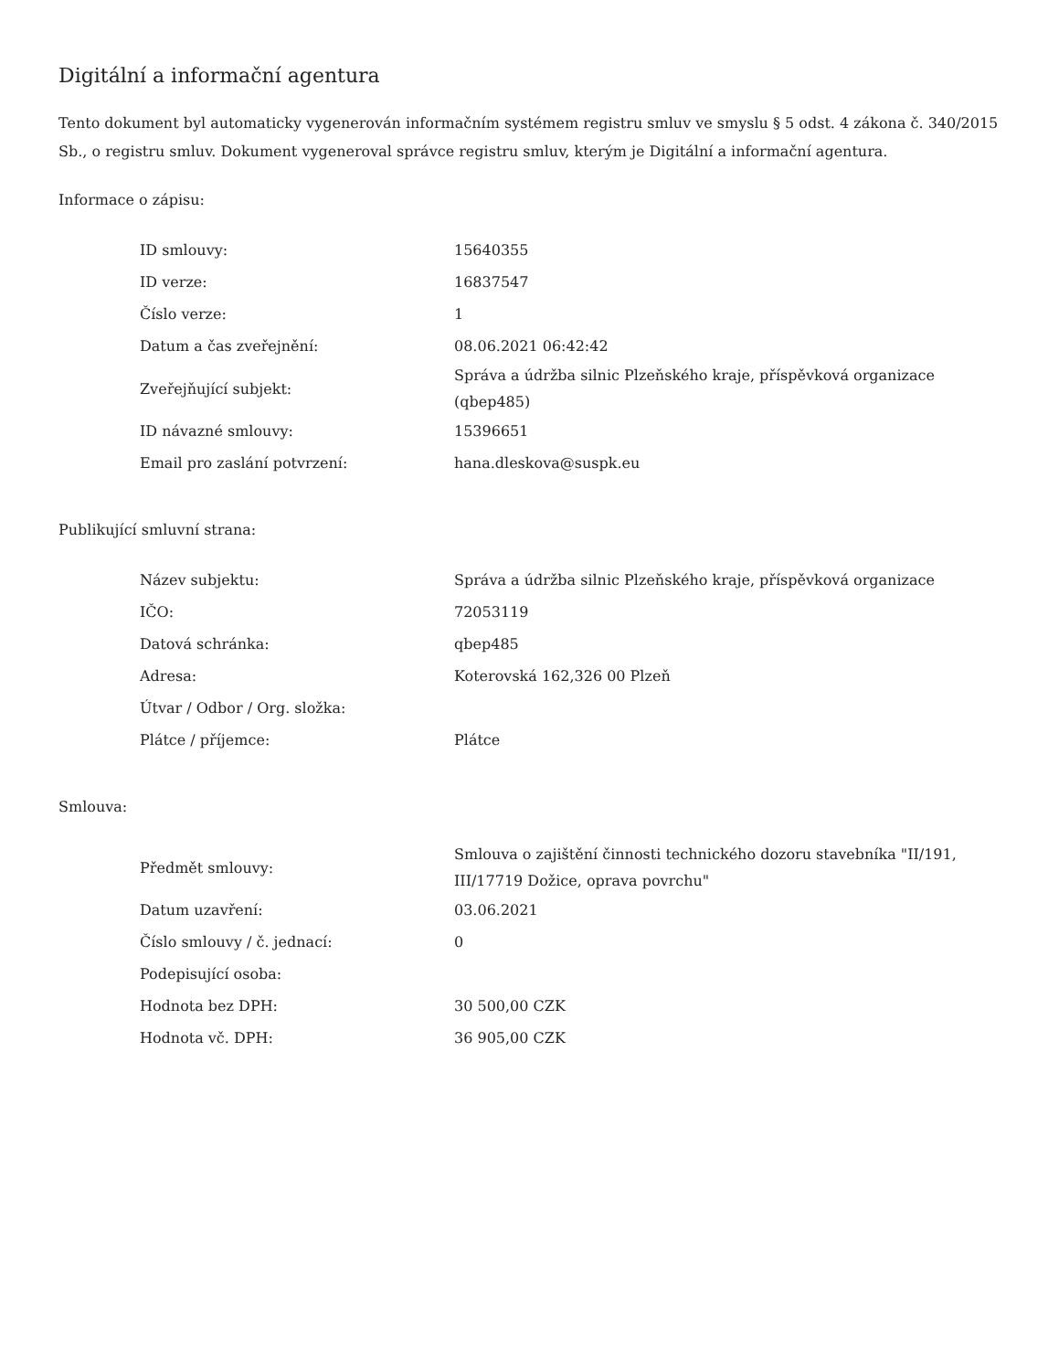Digitální a informační agentura
Tento dokument byl automaticky vygenerován informačním systémem registru smluv ve smyslu § 5 odst. 4 zákona č. 340/2015 Sb., o registru smluv. Dokument vygeneroval správce registru smluv, kterým je Digitální a informační agentura.
Informace o zápisu:
| ID smlouvy: | 15640355 |
| ID verze: | 16837547 |
| Číslo verze: | 1 |
| Datum a čas zveřejnění: | 08.06.2021 06:42:42 |
| Zveřejňující subjekt: | Správa a údržba silnic Plzeňského kraje, příspěvková organizace (qbep485) |
| ID návazné smlouvy: | 15396651 |
| Email pro zaslání potvrzení: | hana.dleskova@suspk.eu |
Publikující smluvní strana:
| Název subjektu: | Správa a údržba silnic Plzeňského kraje, příspěvková organizace |
| IČO: | 72053119 |
| Datová schránka: | qbep485 |
| Adresa: | Koterovská 162,326 00 Plzeň |
| Útvar / Odbor / Org. složka: | |
| Plátce / příjemce: | Plátce |
Smlouva:
| Předmět smlouvy: | Smlouva o zajištění činnosti technického dozoru stavebníka "II/191, III/17719 Dožice, oprava povrchu" |
| Datum uzavření: | 03.06.2021 |
| Číslo smlouvy / č. jednací: | 0 |
| Podepisující osoba: | |
| Hodnota bez DPH: | 30 500,00 CZK |
| Hodnota vč. DPH: | 36 905,00 CZK |